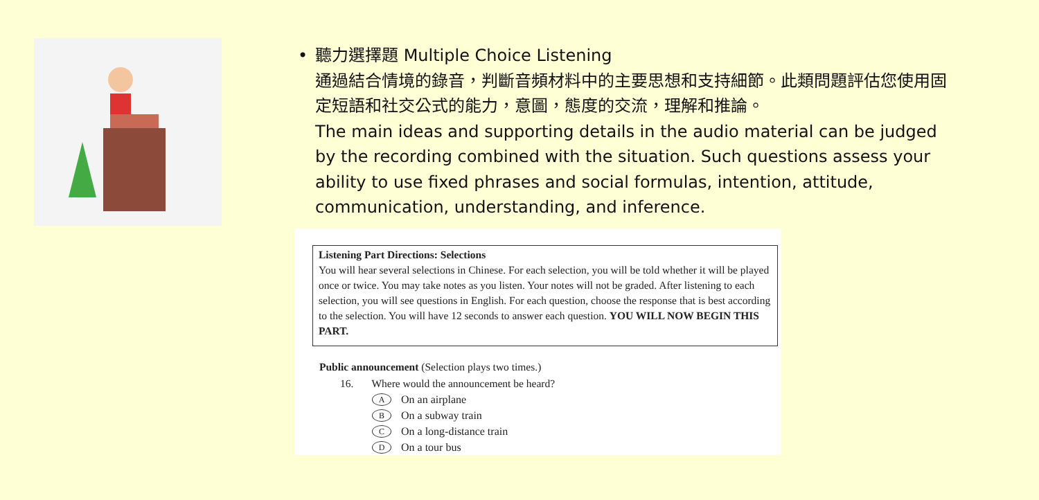• 聽力選擇題 Multiple Choice Listening
通過結合情境的錄音，判斷音頻材料中的主要思想和支持細節。此類問題評估您使用固定短語和社交公式的能力，意圖，態度的交流，理解和推論。
The main ideas and supporting details in the audio material can be judged by the recording combined with the situation. Such questions assess your ability to use fixed phrases and social formulas, intention, attitude, communication, understanding, and inference.
Listening Part Directions: Selections
You will hear several selections in Chinese. For each selection, you will be told whether it will be played once or twice. You may take notes as you listen. Your notes will not be graded. After listening to each selection, you will see questions in English. For each question, choose the response that is best according to the selection. You will have 12 seconds to answer each question. YOU WILL NOW BEGIN THIS PART.
Public announcement (Selection plays two times.)
16. Where would the announcement be heard?
A On an airplane
B On a subway train
C On a long-distance train
D On a tour bus